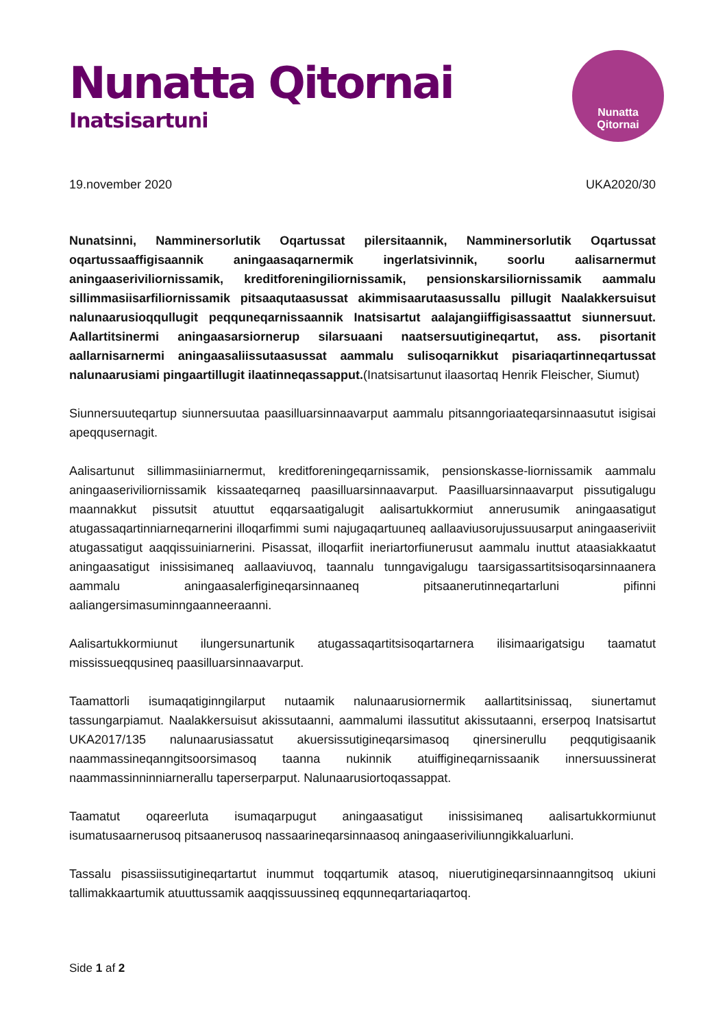Nunatta Qitornai
Inatsisartuni
Nunatta
Qitornai
19.november 2020 UKA2020/30
Nunatsinni, Namminersorlutik Oqartussat pilersitaannik, Namminersorlutik Oqartussat oqartussaaffigisaannik aningaasaqarnermik ingerlatsivinnik, soorlu aalisarnermut aningaaseriviliornissamik, kreditforeningiliornissamik, pensionskarsiliornissamik aammalu sillimmasiisarfiliornissamik pitsaaqutaasussat akimmisaarutaasussallu pillugit Naalakkersuisut nalunaarusioqqullugit peqquneqarnissaannik Inatsisartut aalajangiiffigisassaattut siunnersuut. Aallartitsinermi aningaasarsiornerup silarsuaani naatsersuutigineqartut, ass. pisortanit aallarnisarnermi aningaasaliissutaasussat aammalu sulisoqarnikkut pisariaqartinneqartussat nalunaarusiami pingaartillugit ilaatinneqassapput.(Inatsisartunut ilaasortaq Henrik Fleischer, Siumut)
Siunnersuuteqartup siunnersuutaa paasilluarsinnaavarput aammalu pitsanngoriaateqarsinnaasutut isigisai apeqqusernagit.
Aalisartunut sillimmasiiniarnermut, kreditforeningeqarnissamik, pensionskasse-liornissamik aammalu aningaaseriviliornissamik kissaateqarneq paasilluarsinnaavarput. Paasilluarsinnaavarput pissutigalugu maannakkut pissutsit atuuttut eqqarsaatigalugit aalisartukkormiut annerusumik aningaasatigut atugassaqartinniarneqarnerini illoqarfimmi sumi najugaqartuuneq aallaaviusorujussuusarput aningaaseriviit atugassatigut aaqqissuiniarnerini. Pisassat, illoqarfiit ineriartorfiunerusut aammalu inuttut ataasiakkaatut aningaasatigut inissisimaneq aallaaviuvoq, taannalu tunngavigalugu taarsigassartitsisoqarsinnaanera aammalu aningaasalerfigineqarsinnaaneq pitsaanerutinneqartarluni pifinni aaliangersimasuminngaanneeraanni.
Aalisartukkormiunut ilungersunartunik atugassaqartitsisoqartarnera ilisimaarigatsigu taamatut mississueqqusineq paasilluarsinnaavarput.
Taamattorli isumaqatiginngilarput nutaamik nalunaarusiornermik aallartitsinissaq, siunertamut tassungarpiamut. Naalakkersuisut akissutaanni, aammalumi ilassutitut akissutaanni, erserpoq Inatsisartut UKA2017/135 nalunaarusiassatut akuersissutigineqarsimasoq qinersinerullu peqqutigisaanik naammassineqanngitsoorsimasoq taanna nukinnik atuiffigineqarnissaanik innersuussinerat naammassinninniarnerallu taperserparput. Nalunaarusiortoqassappat.
Taamatut oqareerluta isumaqarpugut aningaasatigut inissisimaneq aalisartukkormiunut isumatusaarnerusoq pitsaanerusoq nassaarineqarsinnaasoq aningaaseriviliunngikkaluarluni.
Tassalu pisassiissutigineqartartut inummut toqqartumik atasoq, niuerutigineqarsinnaanngitsoq ukiuni tallimakkaartumik atuuttussamik aaqqissuussineq eqqunneqartariaqartoq.
Side 1 af 2